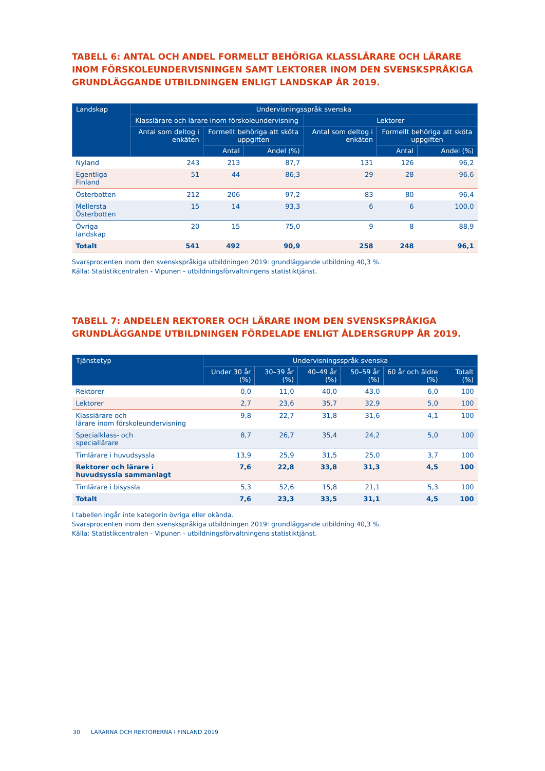TABELL 6: ANTAL OCH ANDEL FORMELLT BEHÖRIGA KLASSLÄRARE OCH LÄRARE INOM FÖRSKOLEUNDERVISNINGEN SAMT LEKTORER INOM DEN SVENSKSPRÅKIGA GRUNDLÄGGANDE UTBILDNINGEN ENLIGT LANDSKAP ÅR 2019.
| Landskap | Undervisningsspråk svenska | | | | | |
| --- | --- | --- | --- | --- | --- | --- |
| | Klasslärare och lärare inom förskoleundervisning | | | Lektorer | | |
| | Antal som deltog i enkäten | Formellt behöriga att sköta uppgiften | | Antal som deltog i enkäten | Formellt behöriga att sköta uppgiften | |
| | | Antal | Andel (%) | | Antal | Andel (%) |
| Nyland | 243 | 213 | 87,7 | 131 | 126 | 96,2 |
| Egentliga Finland | 51 | 44 | 86,3 | 29 | 28 | 96,6 |
| Österbotten | 212 | 206 | 97,2 | 83 | 80 | 96,4 |
| Mellersta Österbotten | 15 | 14 | 93,3 | 6 | 6 | 100,0 |
| Övriga landskap | 20 | 15 | 75,0 | 9 | 8 | 88,9 |
| Totalt | 541 | 492 | 90,9 | 258 | 248 | 96,1 |
Svarsprocenten inom den svenskspråkiga utbildningen 2019: grundläggande utbildning 40,3 %.
Källa: Statistikcentralen - Vipunen - utbildningsförvaltningens statistiktjänst.
TABELL 7: ANDELEN REKTORER OCH LÄRARE INOM DEN SVENSKSPRÅKIGA GRUNDLÄGGANDE UTBILDNINGEN FÖRDELADE ENLIGT ÅLDERSGRUPP ÅR 2019.
| Tjänstetyp | Undervisningsspråk svenska | | | | | |
| --- | --- | --- | --- | --- | --- | --- |
| | Under 30 år (%) | 30–39 år (%) | 40–49 år (%) | 50–59 år (%) | 60 år och äldre (%) | Totalt (%) |
| Rektorer | 0,0 | 11,0 | 40,0 | 43,0 | 6,0 | 100 |
| Lektorer | 2,7 | 23,6 | 35,7 | 32,9 | 5,0 | 100 |
| Klasslärare och lärare inom förskoleundervisning | 9,8 | 22,7 | 31,8 | 31,6 | 4,1 | 100 |
| Specialklass- och speciallärare | 8,7 | 26,7 | 35,4 | 24,2 | 5,0 | 100 |
| Timlärare i huvudsyssla | 13,9 | 25,9 | 31,5 | 25,0 | 3,7 | 100 |
| Rektorer och lärare i huvudsyssla sammanlagt | 7,6 | 22,8 | 33,8 | 31,3 | 4,5 | 100 |
| Timlärare i bisyssla | 5,3 | 52,6 | 15,8 | 21,1 | 5,3 | 100 |
| Totalt | 7,6 | 23,3 | 33,5 | 31,1 | 4,5 | 100 |
I tabellen ingår inte kategorin övriga eller okända.
Svarsprocenten inom den svenskspråkiga utbildningen 2019: grundläggande utbildning 40,3 %.
Källa: Statistikcentralen - Vipunen - utbildningsförvaltningens statistiktjänst.
30 LÄRARNA OCH REKTORERNA I FINLAND 2019